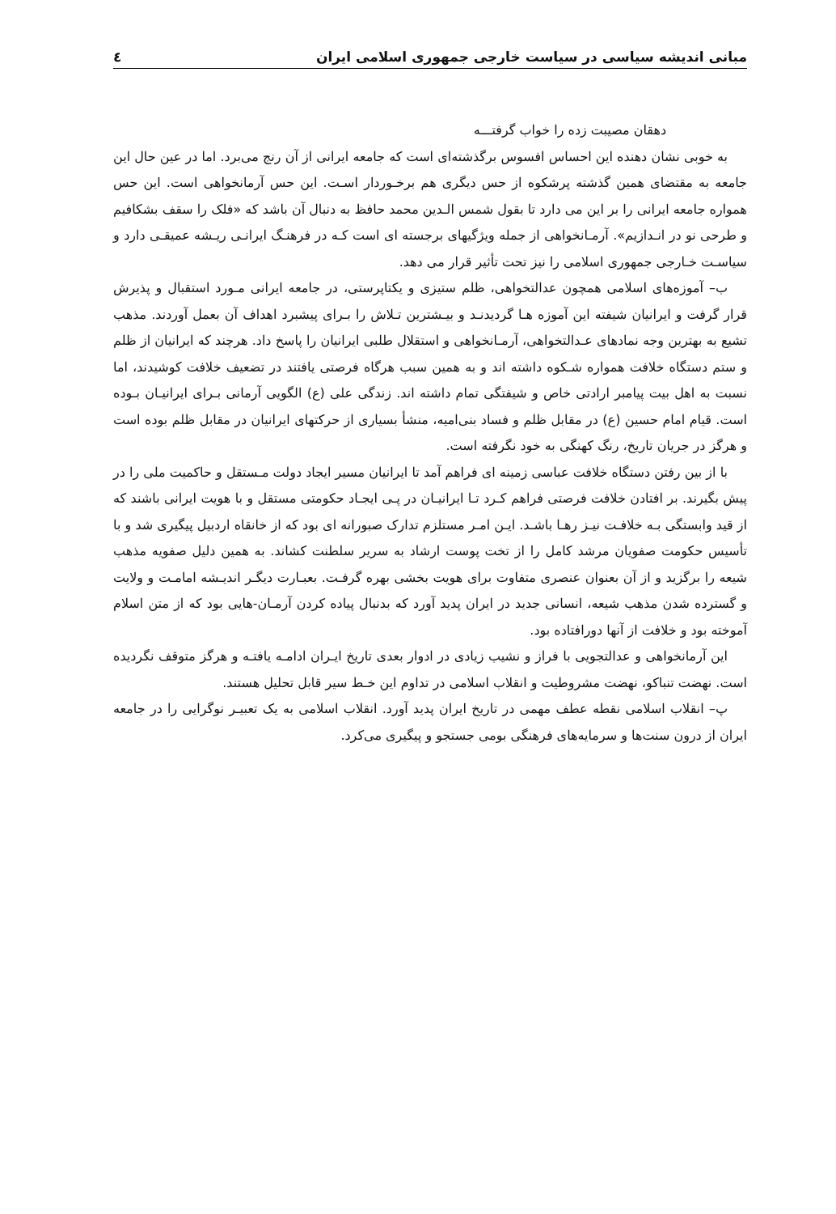مبانی اندیشه سیاسی در سیاست خارجی جمهوری اسلامی ایران ٤
دهقان مصیبت زده را خواب گرفتـــه
به خوبی نشان دهنده این احساس افسوس برگذشته‌ای است که جامعه ایرانی از آن رنج می‌برد. اما در عین حال این جامعه به مقتضای همین گذشته پرشکوه از حس دیگری هم برخـوردار اسـت. این حس آرمانخواهی است. این حس همواره جامعه ایرانی را بر این می دارد تا بقول شمس الـدین محمد حافظ به دنبال آن باشد که «فلک را سقف بشکافیم و طرحی نو در انـدازیم». آرمـانخواهی از جمله ویژگیهای برجسته ای است کـه در فرهنـگ ایرانـی ریـشه عمیقـی دارد و سیاسـت خـارجی جمهوری اسلامی را نیز تحت تأثیر قرار می دهد.
ب– آموزه‌های اسلامی همچون عدالتخواهی، ظلم ستیزی و یکتاپرستی، در جامعه ایرانی مـورد استقبال و پذیرش قرار گرفت و ایرانیان شیفته این آموزه هـا گردیدنـد و بیـشترین تـلاش را بـرای پیشبرد اهداف آن بعمل آوردند. مذهب تشیع به بهترین وجه نمادهای عـدالتخواهی، آرمـانخواهی و استقلال طلبی ایرانیان را پاسخ داد. هرچند که ایرانیان از ظلم و ستم دستگاه خلافت همواره شـکوه داشته اند و به همین سبب هرگاه فرصتی یافتند در تضعیف خلافت کوشیدند، اما نسبت به اهل بیت پیامبر ارادتی خاص و شیفتگی تمام داشته اند. زندگی علی (ع) الگویی آرمانی بـرای ایرانیـان بـوده است. قیام امام حسین (ع) در مقابل ظلم و فساد بنی‌امیه، منشأ بسیاری از حرکتهای ایرانیان در مقابل ظلم بوده است و هرگز در جریان تاریخ، رنگ کهنگی به خود نگرفته است.
با از بین رفتن دستگاه خلافت عباسی زمینه ای فراهم آمد تا ایرانیان مسیر ایجاد دولت مـستقل و حاکمیت ملی را در پیش بگیرند. بر افتادن خلافت فرصتی فراهم کـرد تـا ایرانیـان در پـی ایجـاد حکومتی مستقل و با هویت ایرانی باشند که از قید وابستگی بـه خلافـت نیـز رهـا باشـد. ایـن امـر مستلزم تدارک صبورانه ای بود که از خانقاه اردبیل پیگیری شد و با تأسیس حکومت صفویان مرشد کامل را از تخت پوست ارشاد به سریر سلطنت کشاند. به همین دلیل صفویه مذهب شیعه را برگزید و از آن بعنوان عنصری متفاوت برای هویت بخشی بهره گرفـت. بعبـارت دیگـر اندیـشه امامـت و ولایت و گسترده شدن مذهب شیعه، انسانی جدید در ایران پدید آورد که بدنبال پیاده کردن آرمـان-هایی بود که از متن اسلام آموخته بود و خلافت از آنها دورافتاده بود.
این آرمانخواهی و عدالتجویی با فراز و نشیب زیادی در ادوار بعدی تاریخ ایـران ادامـه یافتـه و هرگز متوقف نگردیده است. نهضت تنباکو، نهضت مشروطیت و انقلاب اسلامی در تداوم این خـط سیر قابل تحلیل هستند.
پ– انقلاب اسلامی نقطه عطف مهمی در تاریخ ایران پدید آورد. انقلاب اسلامی به یک تعبیـر نوگرایی را در جامعه ایران از درون سنت‌ها و سرمایه‌های فرهنگی بومی جستجو و پیگیری می‌کرد.